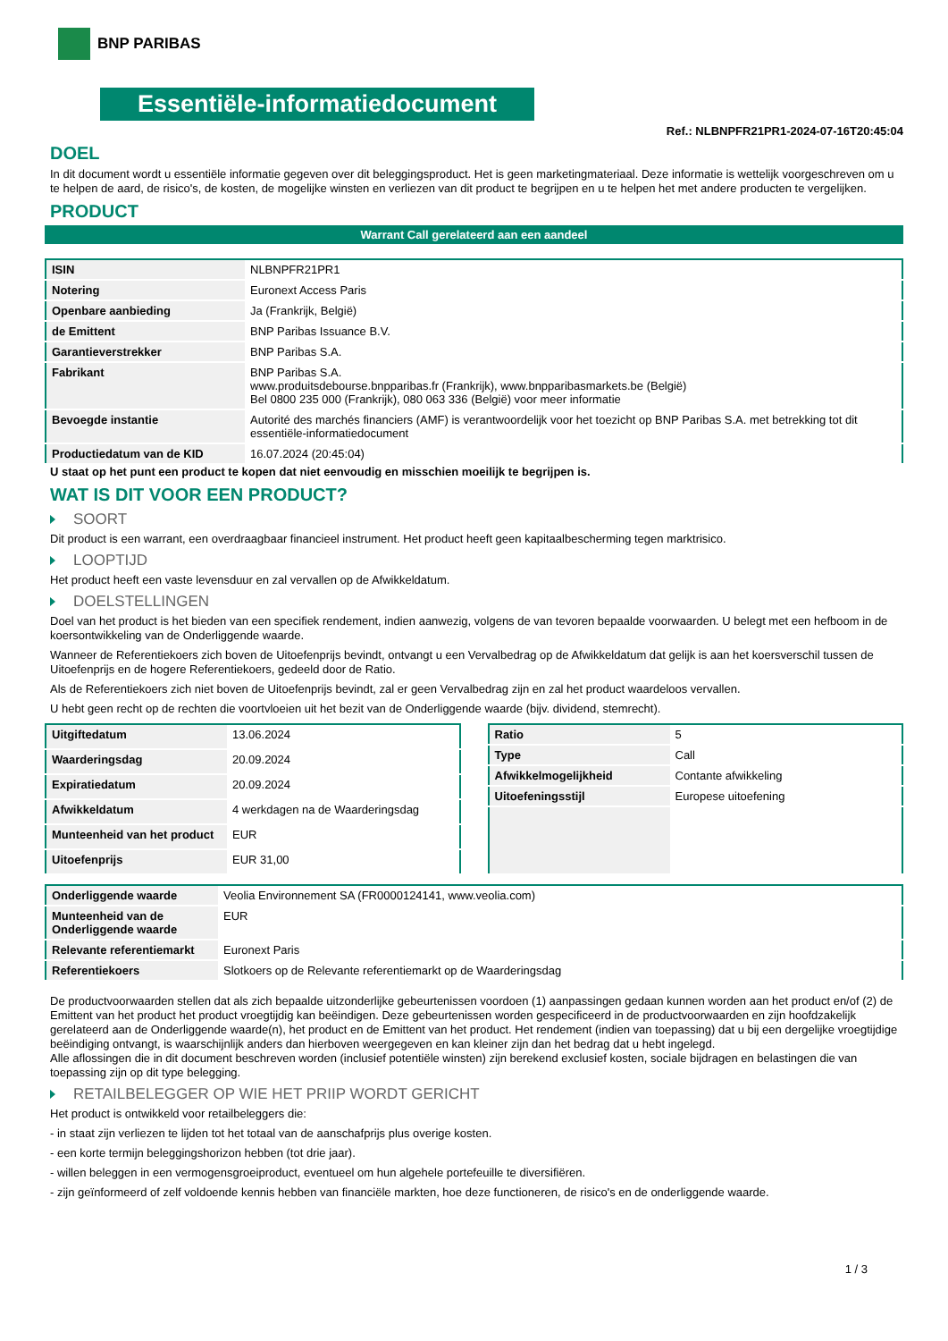BNP PARIBAS
Essentiële-informatiedocument
Ref.: NLBNPFR21PR1-2024-07-16T20:45:04
DOEL
In dit document wordt u essentiële informatie gegeven over dit beleggingsproduct. Het is geen marketingmateriaal. Deze informatie is wettelijk voorgeschreven om u te helpen de aard, de risico's, de kosten, de mogelijke winsten en verliezen van dit product te begrijpen en u te helpen het met andere producten te vergelijken.
PRODUCT
Warrant Call gerelateerd aan een aandeel
| ISIN | NLBNPFR21PR1 |
| Notering | Euronext Access Paris |
| Openbare aanbieding | Ja (Frankrijk, België) |
| de Emittent | BNP Paribas Issuance B.V. |
| Garantieverstrekker | BNP Paribas S.A. |
| Fabrikant | BNP Paribas S.A. www.produitsdebourse.bnpparibas.fr (Frankrijk), www.bnpparibasmarkets.be (België) Bel 0800 235 000 (Frankrijk), 080 063 336 (België) voor meer informatie |
| Bevoegde instantie | Autorité des marchés financiers (AMF) is verantwoordelijk voor het toezicht op BNP Paribas S.A. met betrekking tot dit essentiële-informatiedocument |
| Productiedatum van de KID | 16.07.2024 (20:45:04) |
U staat op het punt een product te kopen dat niet eenvoudig en misschien moeilijk te begrijpen is.
WAT IS DIT VOOR EEN PRODUCT?
SOORT
Dit product is een warrant, een overdraagbaar financieel instrument. Het product heeft geen kapitaalbescherming tegen marktrisico.
LOOPTIJD
Het product heeft een vaste levensduur en zal vervallen op de Afwikkeldatum.
DOELSTELLINGEN
Doel van het product is het bieden van een specifiek rendement, indien aanwezig, volgens de van tevoren bepaalde voorwaarden. U belegt met een hefboom in de koersontwikkeling van de Onderliggende waarde.
Wanneer de Referentiekoers zich boven de Uitoefenprijs bevindt, ontvangt u een Vervalbedrag op de Afwikkeldatum dat gelijk is aan het koersverschil tussen de Uitoefenprijs en de hogere Referentiekoers, gedeeld door de Ratio.
Als de Referentiekoers zich niet boven de Uitoefenprijs bevindt, zal er geen Vervalbedrag zijn en zal het product waardeloos vervallen.
U hebt geen recht op de rechten die voortvloeien uit het bezit van de Onderliggende waarde (bijv. dividend, stemrecht).
| Uitgiftedatum | 13.06.2024 |
| Waarderingsdag | 20.09.2024 |
| Expiratiedatum | 20.09.2024 |
| Afwikkeldatum | 4 werkdagen na de Waarderingsdag |
| Munteenheid van het product | EUR |
| Uitoefenprijs | EUR 31,00 |
| Ratio | 5 |
| Type | Call |
| Afwikkelmogelijkheid | Contante afwikkeling |
| Uitoefeningsstijl | Europese uitoefening |
| Onderliggende waarde | Veolia Environnement SA (FR0000124141, www.veolia.com) |
| Munteenheid van de Onderliggende waarde | EUR |
| Relevante referentiemarkt | Euronext Paris |
| Referentiekoers | Slotkoers op de Relevante referentiemarkt op de Waarderingsdag |
De productvoorwaarden stellen dat als zich bepaalde uitzonderlijke gebeurtenissen voordoen (1) aanpassingen gedaan kunnen worden aan het product en/of (2) de Emittent van het product het product vroegtijdig kan beëindigen. Deze gebeurtenissen worden gespecificeerd in de productvoorwaarden en zijn hoofdzakelijk gerelateerd aan de Onderliggende waarde(n), het product en de Emittent van het product. Het rendement (indien van toepassing) dat u bij een dergelijke vroegtijdige beëindiging ontvangt, is waarschijnlijk anders dan hierboven weergegeven en kan kleiner zijn dan het bedrag dat u hebt ingelegd.
Alle aflossingen die in dit document beschreven worden (inclusief potentiële winsten) zijn berekend exclusief kosten, sociale bijdragen en belastingen die van toepassing zijn op dit type belegging.
RETAILBELEGGER OP WIE HET PRIIP WORDT GERICHT
Het product is ontwikkeld voor retailbeleggers die:
- in staat zijn verliezen te lijden tot het totaal van de aanschafprijs plus overige kosten.
- een korte termijn beleggingshorizon hebben (tot drie jaar).
- willen beleggen in een vermogensgroeiproduct, eventueel om hun algehele portefeuille te diversifiëren.
- zijn geïnformeerd of zelf voldoende kennis hebben van financiële markten, hoe deze functioneren, de risico's en de onderliggende waarde.
1 / 3